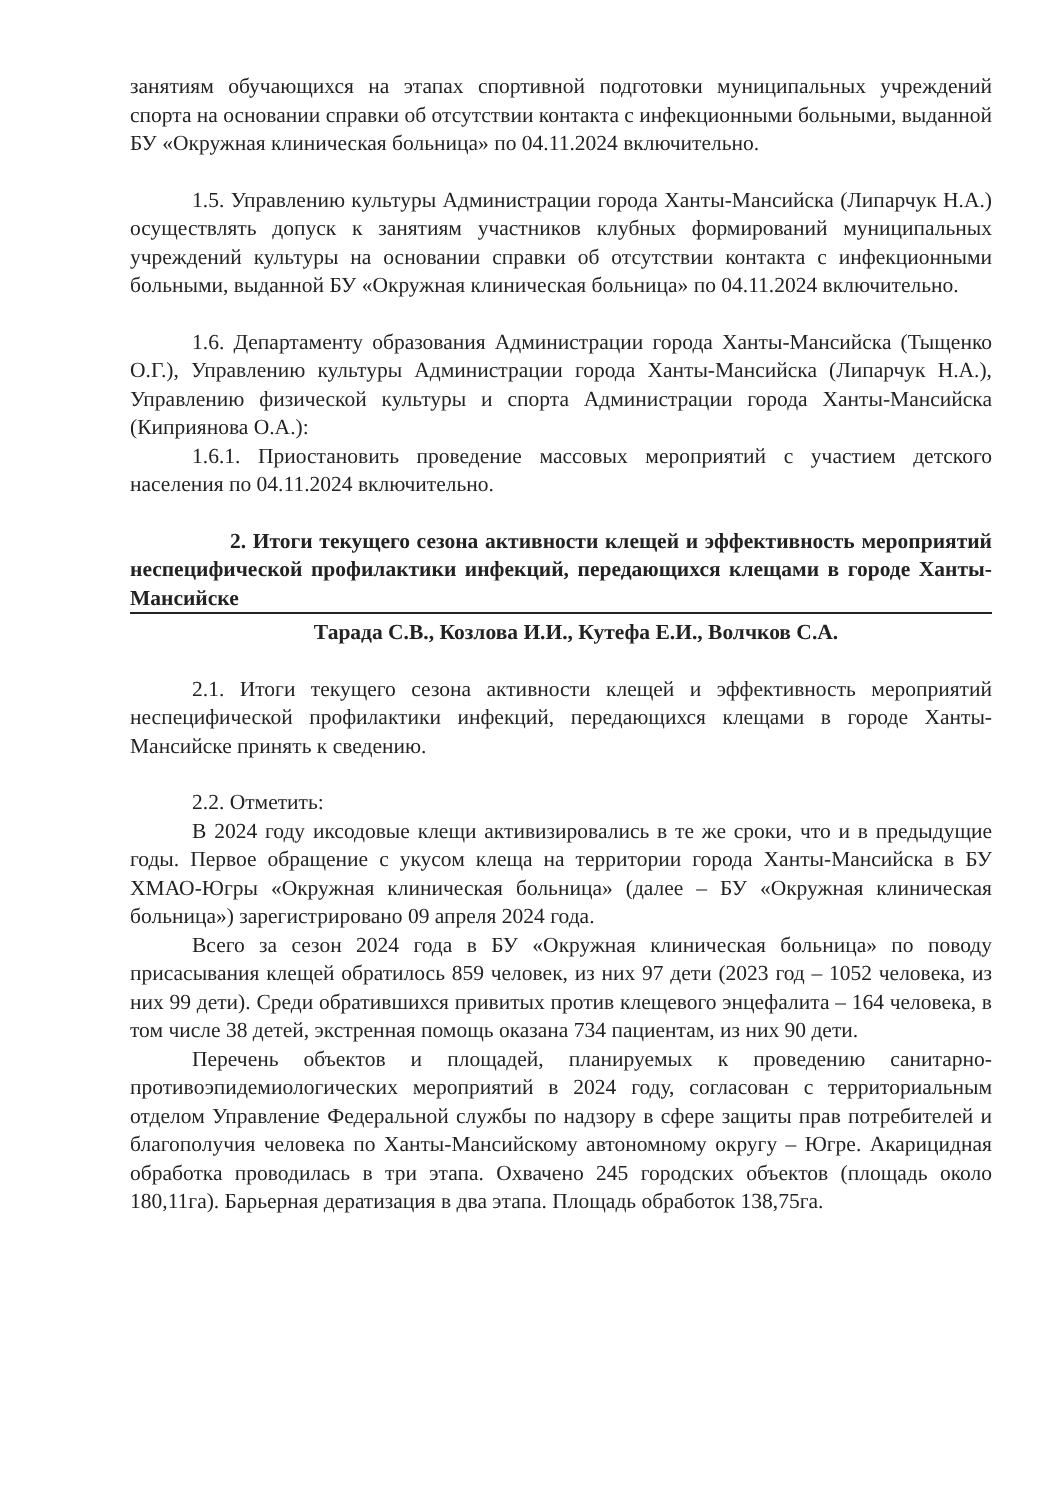занятиям обучающихся на этапах спортивной подготовки муниципальных учреждений спорта на основании справки об отсутствии контакта с инфекционными больными, выданной БУ «Окружная клиническая больница» по 04.11.2024 включительно.
1.5. Управлению культуры Администрации города Ханты-Мансийска (Липарчук Н.А.) осуществлять допуск к занятиям участников клубных формирований муниципальных учреждений культуры на основании справки об отсутствии контакта с инфекционными больными, выданной БУ «Окружная клиническая больница» по 04.11.2024 включительно.
1.6. Департаменту образования Администрации города Ханты-Мансийска (Тыщенко О.Г.), Управлению культуры Администрации города Ханты-Мансийска (Липарчук Н.А.), Управлению физической культуры и спорта Администрации города Ханты-Мансийска (Киприянова О.А.):
1.6.1. Приостановить проведение массовых мероприятий с участием детского населения по 04.11.2024 включительно.
2. Итоги текущего сезона активности клещей и эффективность мероприятий неспецифической профилактики инфекций, передающихся клещами в городе Ханты-Мансийске
Тарада С.В., Козлова И.И., Кутефа Е.И., Волчков С.А.
2.1. Итоги текущего сезона активности клещей и эффективность мероприятий неспецифической профилактики инфекций, передающихся клещами в городе Ханты-Мансийске принять к сведению.
2.2. Отметить:
В 2024 году иксодовые клещи активизировались в те же сроки, что и в предыдущие годы. Первое обращение с укусом клеща на территории города Ханты-Мансийска в БУ ХМАО-Югры «Окружная клиническая больница» (далее – БУ «Окружная клиническая больница») зарегистрировано 09 апреля 2024 года.
Всего за сезон 2024 года в БУ «Окружная клиническая больница» по поводу присасывания клещей обратилось 859 человек, из них 97 дети (2023 год – 1052 человека, из них 99 дети). Среди обратившихся привитых против клещевого энцефалита – 164 человека, в том числе 38 детей, экстренная помощь оказана 734 пациентам, из них 90 дети.
Перечень объектов и площадей, планируемых к проведению санитарно-противоэпидемиологических мероприятий в 2024 году, согласован с территориальным отделом Управление Федеральной службы по надзору в сфере защиты прав потребителей и благополучия человека по Ханты-Мансийскому автономному округу – Югре. Акарицидная обработка проводилась в три этапа. Охвачено 245 городских объектов (площадь около 180,11га). Барьерная дератизация в два этапа. Площадь обработок 138,75га.